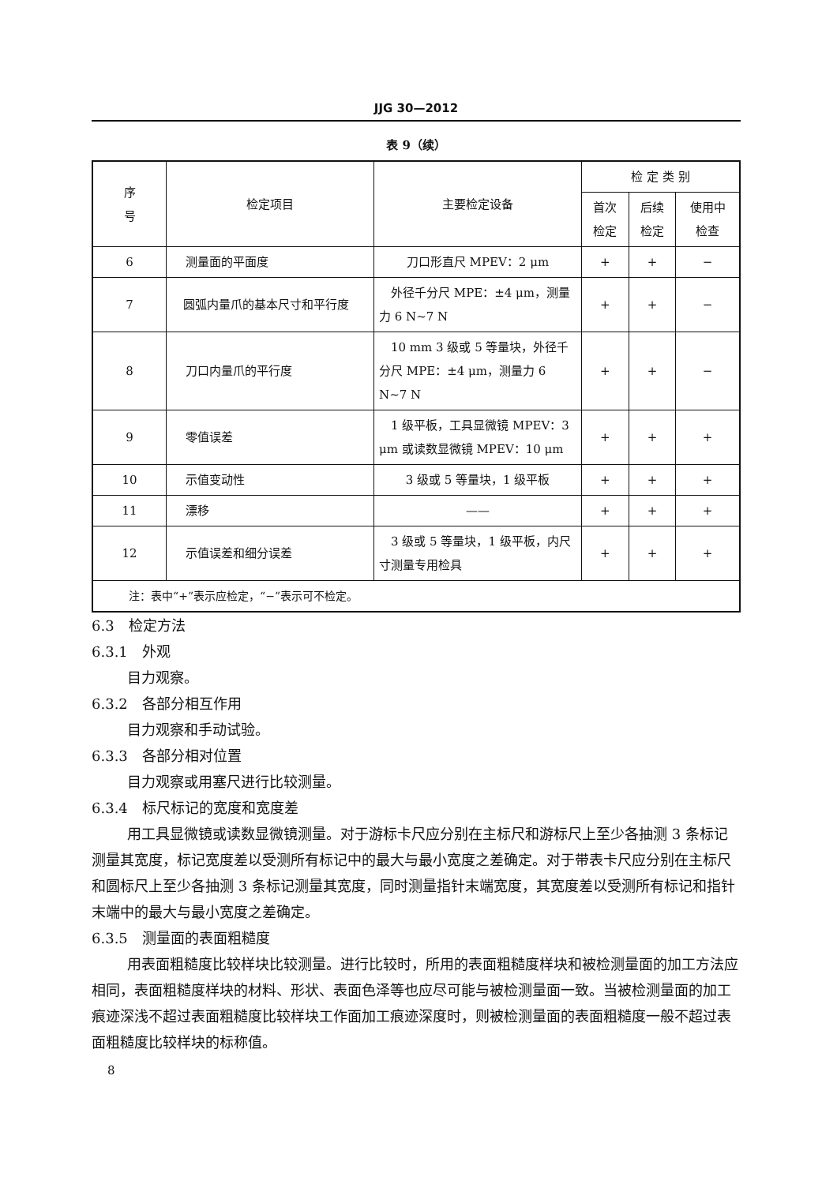JJG 30—2012
表 9（续）
| 序 号 | 检定项目 | 主要检定设备 | 检 定 类 别 | | |
| --- | --- | --- | --- | --- | --- |
| | | | 首次 检定 | 后续 检定 | 使用中 检查 |
| 6 | 测量面的平面度 | 刀口形直尺 MPEV：2 μm | + | + | − |
| 7 | 圆弧内量爪的基本尺寸和平行度 | 外径千分尺 MPE：±4 μm，测量力 6 N~7 N | + | + | − |
| 8 | 刀口内量爪的平行度 | 10 mm 3 级或 5 等量块，外径千分尺 MPE：±4 μm，测量力 6 N~7 N | + | + | − |
| 9 | 零值误差 | 1 级平板，工具显微镜 MPEV：3 μm 或读数显微镜 MPEV：10 μm | + | + | + |
| 10 | 示值变动性 | 3 级或 5 等量块，1 级平板 | + | + | + |
| 11 | 漂移 | —— | + | + | + |
| 12 | 示值误差和细分误差 | 3 级或 5 等量块，1 级平板，内尺寸测量专用检具 | + | + | + |
| 注：表中“+”表示应检定，“−”表示可不检定。 | | | | | |
6.3　检定方法
6.3.1　外观
目力观察。
6.3.2　各部分相互作用
目力观察和手动试验。
6.3.3　各部分相对位置
目力观察或用塞尺进行比较测量。
6.3.4　标尺标记的宽度和宽度差
用工具显微镜或读数显微镜测量。对于游标卡尺应分别在主标尺和游标尺上至少各抽测 3 条标记测量其宽度，标记宽度差以受测所有标记中的最大与最小宽度之差确定。对于带表卡尺应分别在主标尺和圆标尺上至少各抽测 3 条标记测量其宽度，同时测量指针末端宽度，其宽度差以受测所有标记和指针末端中的最大与最小宽度之差确定。
6.3.5　测量面的表面粗糙度
用表面粗糙度比较样块比较测量。进行比较时，所用的表面粗糙度样块和被检测量面的加工方法应相同，表面粗糙度样块的材料、形状、表面色泽等也应尽可能与被检测量面一致。当被检测量面的加工痕迹深浅不超过表面粗糙度比较样块工作面加工痕迹深度时，则被检测量面的表面粗糙度一般不超过表面粗糙度比较样块的标称值。
8